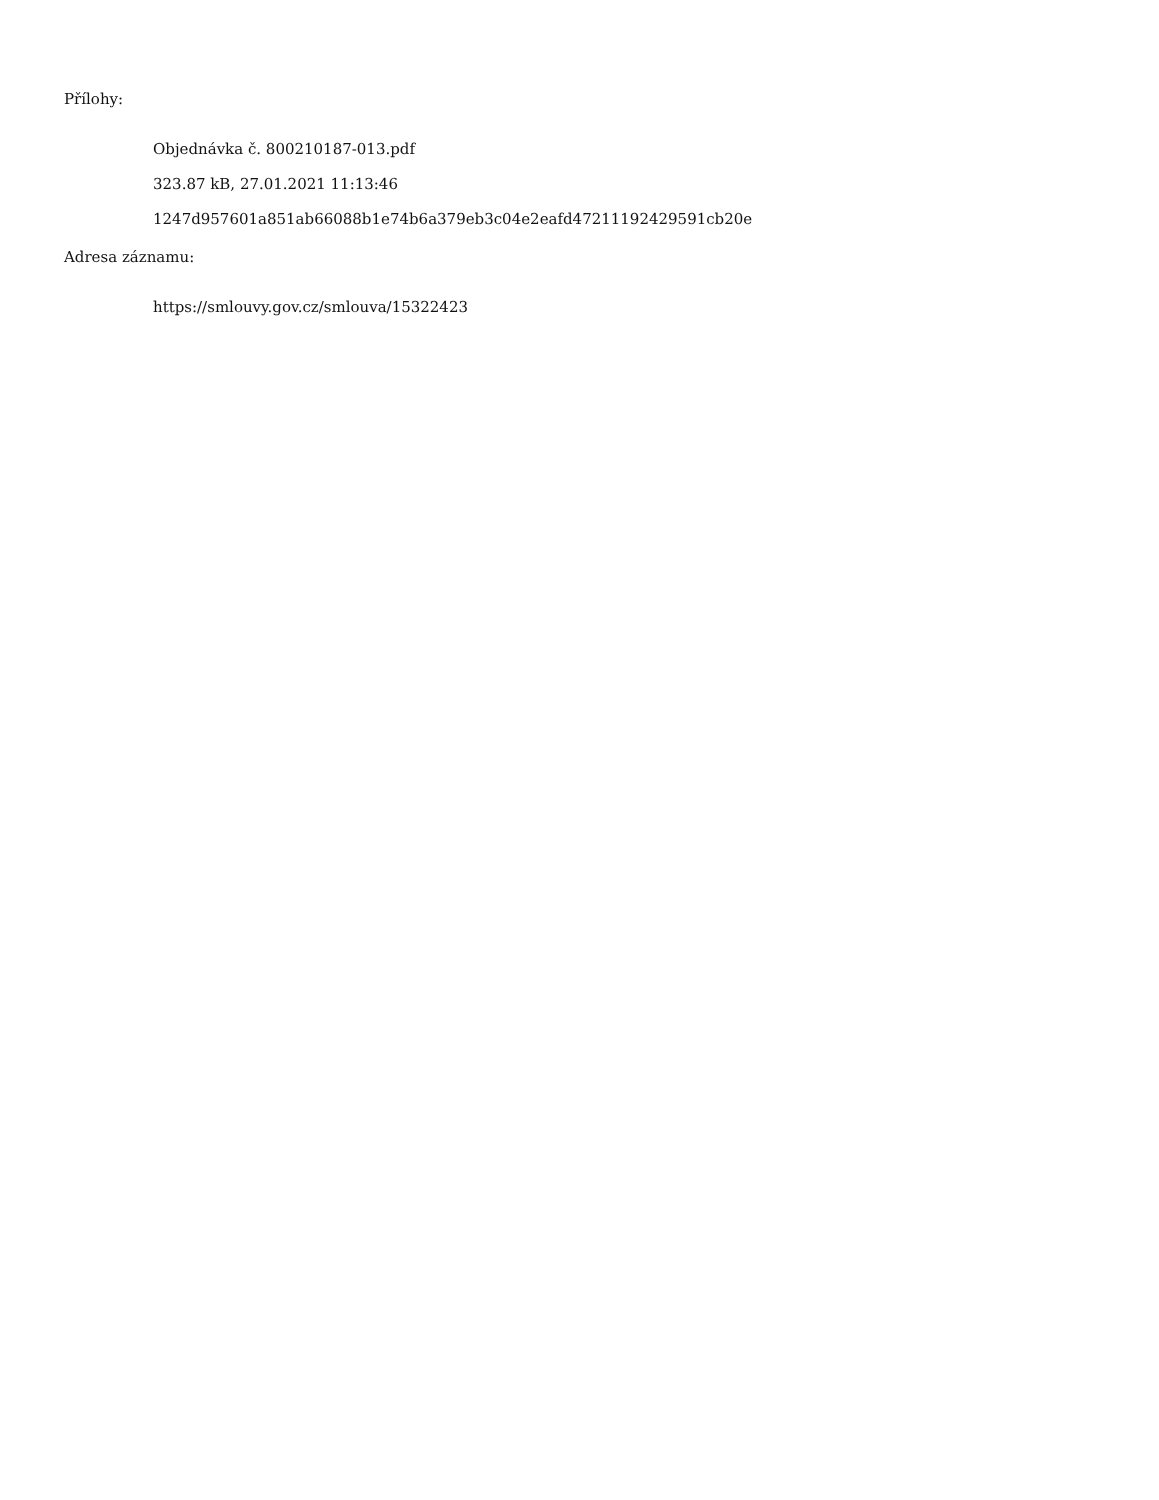Přílohy:
Objednávka č. 800210187-013.pdf
323.87 kB, 27.01.2021 11:13:46
1247d957601a851ab66088b1e74b6a379eb3c04e2eafd47211192429591cb20e
Adresa záznamu:
https://smlouvy.gov.cz/smlouva/15322423